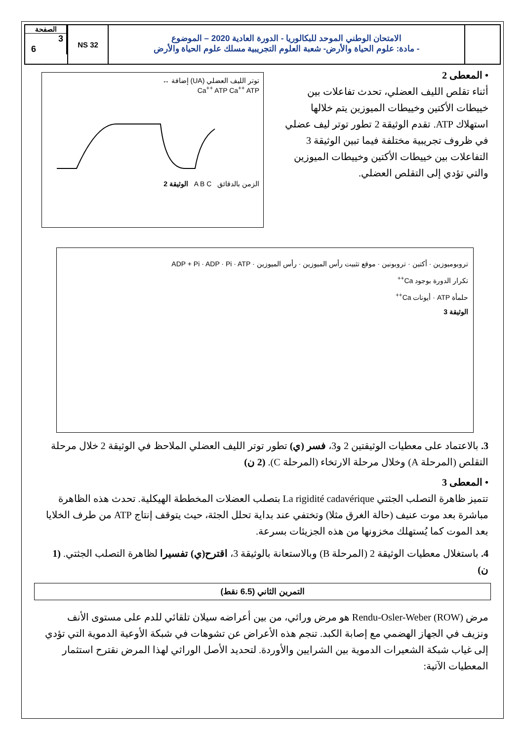الصفحة
3
6
NS 32
الامتحان الوطني الموحد للبكالوريا - الدورة العادية 2020 – الموضوع
- مادة: علوم الحياة والأرض- شعبة العلوم التجريبية مسلك علوم الحياة والأرض
• المعطى 2
أثناء تقلص الليف العضلي، تحدث تفاعلات بين خييطات الأكتين وخييطات الميوزين يتم خلالها استهلاك ATP. تقدم الوثيقة 2 تطور توتر ليف عضلي في ظروف تجريبية مختلفة فيما تبين الوثيقة 3 التفاعلات بين خييطات الأكتين وخييطات الميوزين والتي تؤدي إلى التقلص العضلي.
توتر الليف العضلي (UA) إضافة ↔
Ca<sup>++</sup> ATP Ca<sup>++</sup> ATP
الزمن بالدقائق A B C الوثيقة 2
تروبوميوزين · أكتين · تروبونين · موقع تثبيت رأس الميوزين · رأس الميوزين · ADP + Pi · ADP · Pi · ATP
تكرار الدورة بوجود Ca<sup>++</sup>
حلمأة ATP · أيونات Ca<sup>++</sup>
الوثيقة 3
3. بالاعتماد على معطيات الوثيقتين 2 و3، فسر (ي) تطور توتر الليف العضلي الملاحظ في الوثيقة 2 خلال مرحلة التقلص (المرحلة A) وخلال مرحلة الارتخاء (المرحلة C). (2 ن)
• المعطى 3
تتميز ظاهرة التصلب الجثتي La rigidité cadavérique بتصلب العضلات المخططة الهيكلية. تحدث هذه الظاهرة مباشرة بعد موت عنيف (حالة الغرق مثلا) وتختفي عند بداية تحلل الجثة، حيث يتوقف إنتاج ATP من طرف الخلايا بعد الموت كما يُستهلك مخزونها من هذه الجزيئات بسرعة.
4. باستغلال معطيات الوثيقة 2 (المرحلة B) وبالاستعانة بالوثيقة 3، اقترح(ي) تفسيرا لظاهرة التصلب الجثتي. (1 ن)
التمرين الثاني (6.5 نقط)
مرض Rendu-Osler-Weber (ROW) هو مرض وراثي، من بين أعراضه سيلان تلقائي للدم على مستوى الأنف ونزيف في الجهاز الهضمي مع إصابة الكبد. تنجم هذه الأعراض عن تشوهات في شبكة الأوعية الدموية التي تؤدي إلى غياب شبكة الشعيرات الدموية بين الشرايين والأوردة. لتحديد الأصل الوراثي لهذا المرض نقترح استثمار المعطيات الآتية: